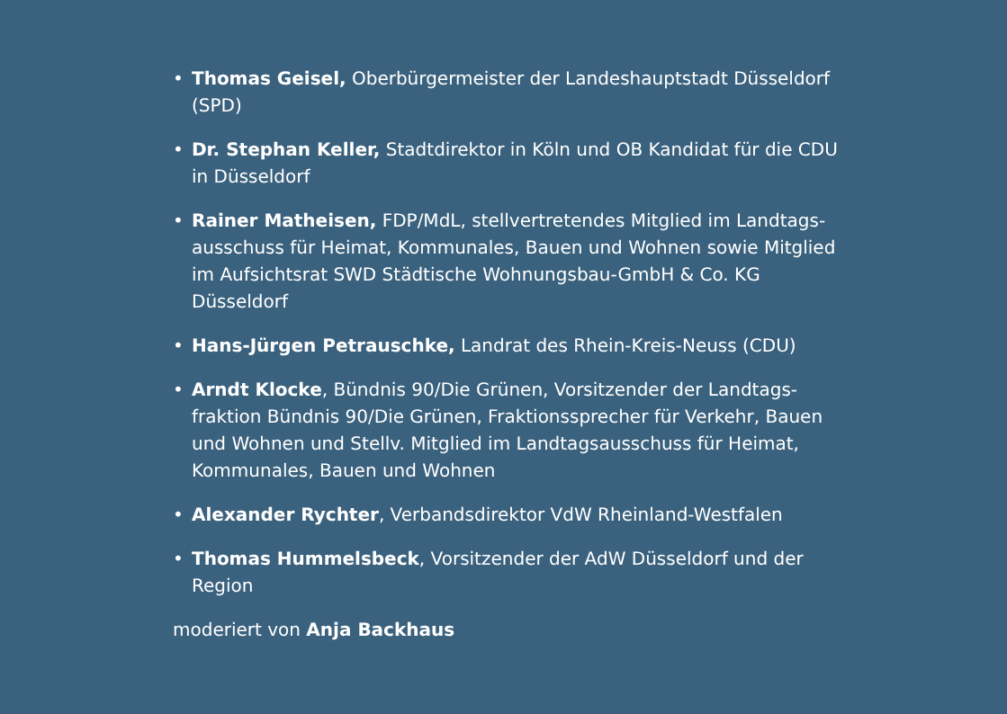• Thomas Geisel, Oberbürgermeister der Landeshauptstadt Düsseldorf (SPD)
• Dr. Stephan Keller, Stadtdirektor in Köln und OB Kandidat für die CDU in Düsseldorf
• Rainer Matheisen, FDP/MdL, stellvertretendes Mitglied im Landtags­ausschuss für Heimat, Kommunales, Bauen und Wohnen sowie Mitglied im Aufsichtsrat SWD Städtische Wohnungsbau-GmbH & Co. KG Düsseldorf
• Hans-Jürgen Petrauschke, Landrat des Rhein-Kreis-Neuss (CDU)
• Arndt Klocke, Bündnis 90/Die Grünen, Vorsitzender der Landtags­fraktion Bündnis 90/Die Grünen, Fraktionssprecher für Verkehr, Bauen und Wohnen und Stellv. Mitglied im Landtagsausschuss für Heimat, Kommunales, Bauen und Wohnen
• Alexander Rychter, Verbandsdirektor VdW Rheinland-Westfalen
• Thomas Hummelsbeck, Vorsitzender der AdW Düsseldorf und der Region
moderiert von Anja Backhaus